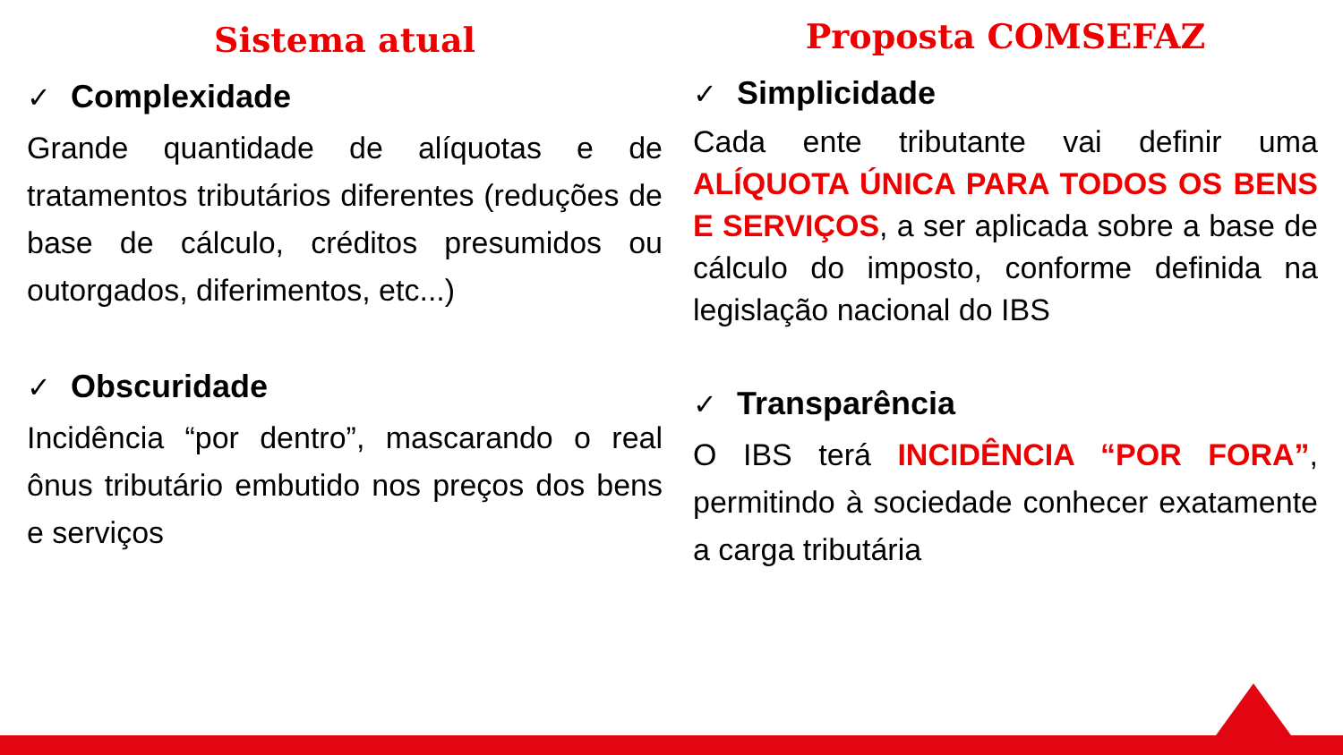Sistema atual
✓ Complexidade
Grande quantidade de alíquotas e de tratamentos tributários diferentes (reduções de base de cálculo, créditos presumidos ou outorgados, diferimentos, etc...)
✓ Obscuridade
Incidência “por dentro”, mascarando o real ônus tributário embutido nos preços dos bens e serviços
Proposta COMSEFAZ
✓ Simplicidade
Cada ente tributante vai definir uma ALÍQUOTA ÚNICA PARA TODOS OS BENS E SERVIÇOS, a ser aplicada sobre a base de cálculo do imposto, conforme definida na legislação nacional do IBS
✓ Transparência
O IBS terá INCIDÊNCIA “POR FORA”, permitindo à sociedade conhecer exatamente a carga tributária